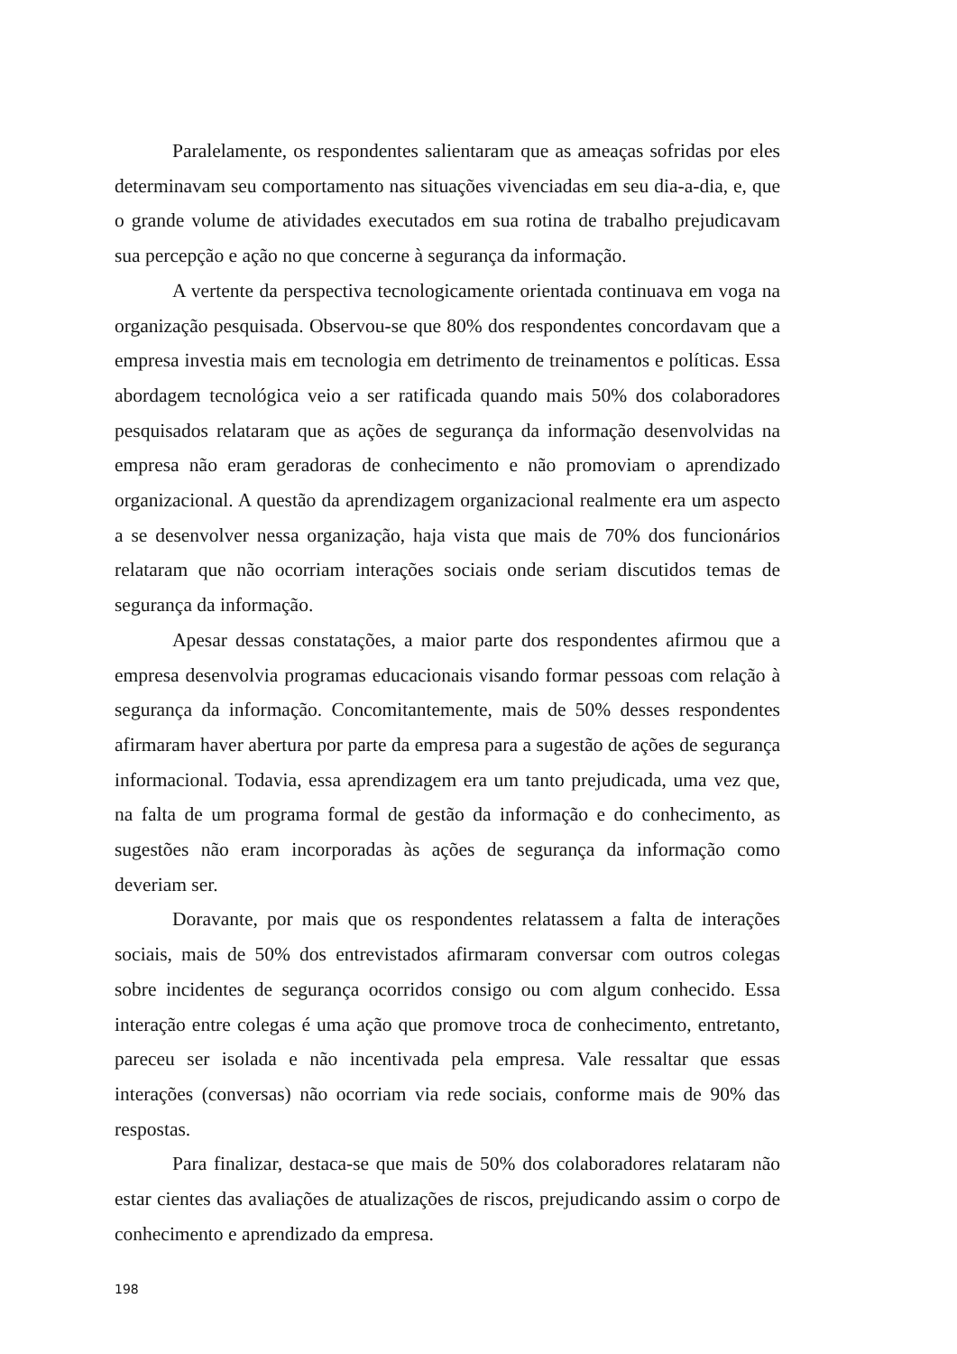Paralelamente, os respondentes salientaram que as ameaças sofridas por eles determinavam seu comportamento nas situações vivenciadas em seu dia-a-dia, e, que o grande volume de atividades executados em sua rotina de trabalho prejudicavam sua percepção e ação no que concerne à segurança da informação.
A vertente da perspectiva tecnologicamente orientada continuava em voga na organização pesquisada. Observou-se que 80% dos respondentes concordavam que a empresa investia mais em tecnologia em detrimento de treinamentos e políticas. Essa abordagem tecnológica veio a ser ratificada quando mais 50% dos colaboradores pesquisados relataram que as ações de segurança da informação desenvolvidas na empresa não eram geradoras de conhecimento e não promoviam o aprendizado organizacional. A questão da aprendizagem organizacional realmente era um aspecto a se desenvolver nessa organização, haja vista que mais de 70% dos funcionários relataram que não ocorriam interações sociais onde seriam discutidos temas de segurança da informação.
Apesar dessas constatações, a maior parte dos respondentes afirmou que a empresa desenvolvia programas educacionais visando formar pessoas com relação à segurança da informação. Concomitantemente, mais de 50% desses respondentes afirmaram haver abertura por parte da empresa para a sugestão de ações de segurança informacional. Todavia, essa aprendizagem era um tanto prejudicada, uma vez que, na falta de um programa formal de gestão da informação e do conhecimento, as sugestões não eram incorporadas às ações de segurança da informação como deveriam ser.
Doravante, por mais que os respondentes relatassem a falta de interações sociais, mais de 50% dos entrevistados afirmaram conversar com outros colegas sobre incidentes de segurança ocorridos consigo ou com algum conhecido. Essa interação entre colegas é uma ação que promove troca de conhecimento, entretanto, pareceu ser isolada e não incentivada pela empresa. Vale ressaltar que essas interações (conversas) não ocorriam via rede sociais, conforme mais de 90% das respostas.
Para finalizar, destaca-se que mais de 50% dos colaboradores relataram não estar cientes das avaliações de atualizações de riscos, prejudicando assim o corpo de conhecimento e aprendizado da empresa.
198